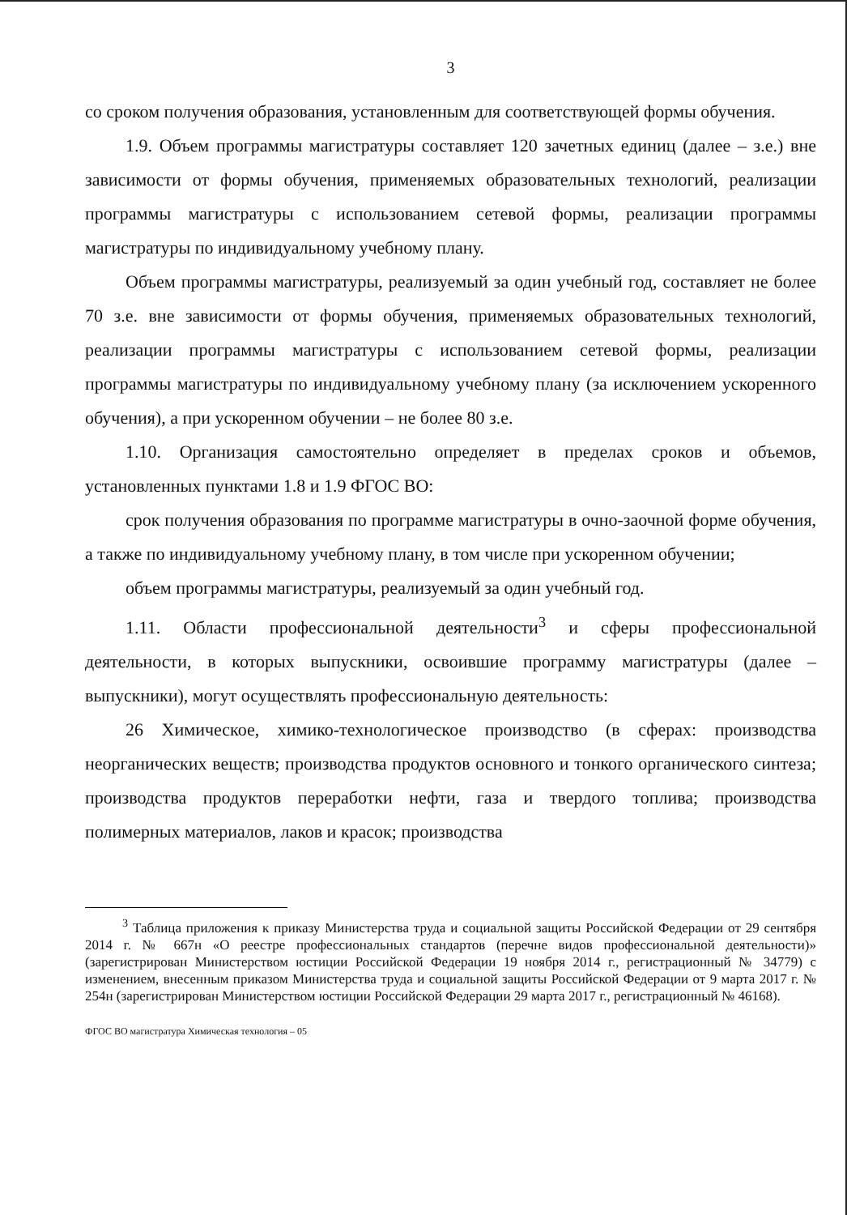3
со сроком получения образования, установленным для соответствующей формы обучения.
1.9. Объем программы магистратуры составляет 120 зачетных единиц (далее – з.е.) вне зависимости от формы обучения, применяемых образовательных технологий, реализации программы магистратуры с использованием сетевой формы, реализации программы магистратуры по индивидуальному учебному плану.
Объем программы магистратуры, реализуемый за один учебный год, составляет не более 70 з.е. вне зависимости от формы обучения, применяемых образовательных технологий, реализации программы магистратуры с использованием сетевой формы, реализации программы магистратуры по индивидуальному учебному плану (за исключением ускоренного обучения), а при ускоренном обучении – не более 80 з.е.
1.10. Организация самостоятельно определяет в пределах сроков и объемов, установленных пунктами 1.8 и 1.9 ФГОС ВО:
срок получения образования по программе магистратуры в очно-заочной форме обучения, а также по индивидуальному учебному плану, в том числе при ускоренном обучении;
объем программы магистратуры, реализуемый за один учебный год.
1.11. Области профессиональной деятельности<sup>3</sup> и сферы профессиональной деятельности, в которых выпускники, освоившие программу магистратуры (далее – выпускники), могут осуществлять профессиональную деятельность:
26 Химическое, химико-технологическое производство (в сферах: производства неорганических веществ; производства продуктов основного и тонкого органического синтеза; производства продуктов переработки нефти, газа и твердого топлива; производства полимерных материалов, лаков и красок; производства
<sup>3</sup> Таблица приложения к приказу Министерства труда и социальной защиты Российской Федерации от 29 сентября 2014 г. № 667н «О реестре профессиональных стандартов (перечне видов профессиональной деятельности)» (зарегистрирован Министерством юстиции Российской Федерации 19 ноября 2014 г., регистрационный № 34779) с изменением, внесенным приказом Министерства труда и социальной защиты Российской Федерации от 9 марта 2017 г. № 254н (зарегистрирован Министерством юстиции Российской Федерации 29 марта 2017 г., регистрационный № 46168).
ФГОС ВО магистратура Химическая технология – 05